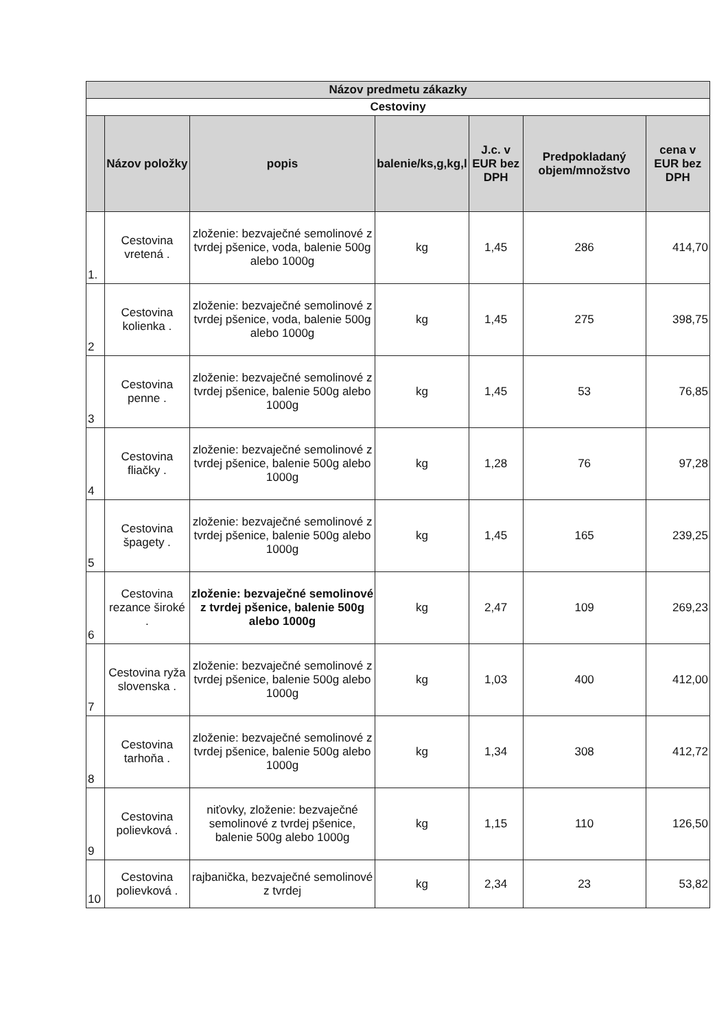| Názov predmetu zákazky | | | | | | |
| --- | --- | --- | --- | --- | --- | --- |
| Cestoviny | | | | | | |
| | Názov položky | popis | balenie/ks,g,kg,l | J.c. v EUR bez DPH | Predpokladaný objem/množstvo | cena v EUR bez DPH |
| 1. | Cestovina vretená . | zloženie: bezvaječné semolinové z tvrdej pšenice, voda, balenie 500g alebo 1000g | kg | 1,45 | 286 | 414,70 |
| 2 | Cestovina kolienka . | zloženie: bezvaječné semolinové z tvrdej pšenice, voda, balenie 500g alebo 1000g | kg | 1,45 | 275 | 398,75 |
| 3 | Cestovina penne . | zloženie: bezvaječné semolinové z tvrdej pšenice, balenie 500g alebo 1000g | kg | 1,45 | 53 | 76,85 |
| 4 | Cestovina fliačky . | zloženie: bezvaječné semolinové z tvrdej pšenice, balenie 500g alebo 1000g | kg | 1,28 | 76 | 97,28 |
| 5 | Cestovina špagety . | zloženie: bezvaječné semolinové z tvrdej pšenice, balenie 500g alebo 1000g | kg | 1,45 | 165 | 239,25 |
| 6 | Cestovina rezance široké . | zloženie: bezvaječné semolinové z tvrdej pšenice, balenie 500g alebo 1000g | kg | 2,47 | 109 | 269,23 |
| 7 | Cestovina ryža slovenska . | zloženie: bezvaječné semolinové z tvrdej pšenice, balenie 500g alebo 1000g | kg | 1,03 | 400 | 412,00 |
| 8 | Cestovina tarhoňa . | zloženie: bezvaječné semolinové z tvrdej pšenice, balenie 500g alebo 1000g | kg | 1,34 | 308 | 412,72 |
| 9 | Cestovina polievková . | niťovky, zloženie: bezvaječné semolinové z tvrdej pšenice, balenie 500g alebo 1000g | kg | 1,15 | 110 | 126,50 |
| 10 | Cestovina polievková . | rajbanička, bezvaječné semolinové z tvrdej | kg | 2,34 | 23 | 53,82 |